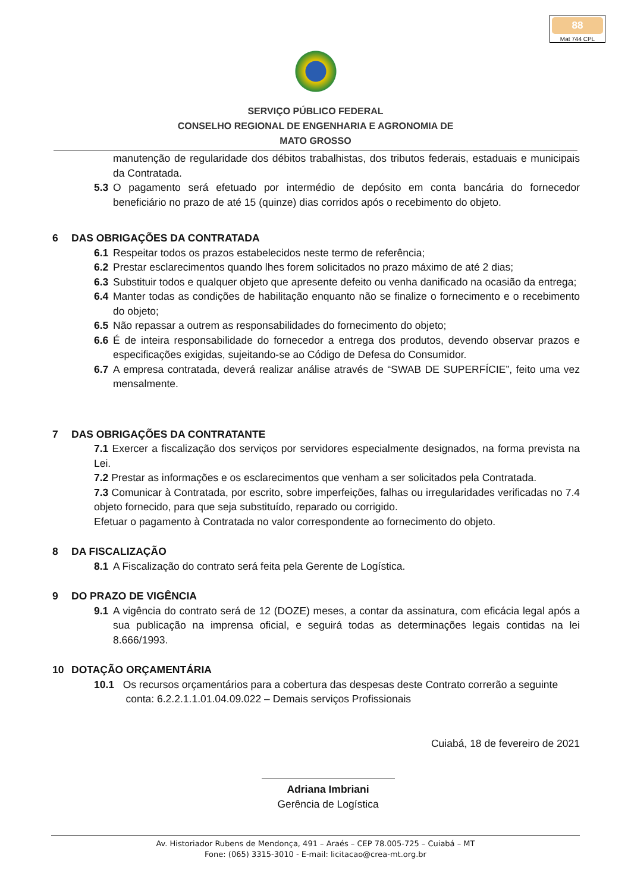88
Mat 744 CPL
SERVIÇO PÚBLICO FEDERAL
CONSELHO REGIONAL DE ENGENHARIA E AGRONOMIA DE
MATO GROSSO
manutenção de regularidade dos débitos trabalhistas, dos tributos federais, estaduais e municipais da Contratada.
5.3 O pagamento será efetuado por intermédio de depósito em conta bancária do fornecedor beneficiário no prazo de até 15 (quinze) dias corridos após o recebimento do objeto.
6 DAS OBRIGAÇÕES DA CONTRATADA
6.1 Respeitar todos os prazos estabelecidos neste termo de referência;
6.2 Prestar esclarecimentos quando lhes forem solicitados no prazo máximo de até 2 dias;
6.3 Substituir todos e qualquer objeto que apresente defeito ou venha danificado na ocasião da entrega;
6.4 Manter todas as condições de habilitação enquanto não se finalize o fornecimento e o recebimento do objeto;
6.5 Não repassar a outrem as responsabilidades do fornecimento do objeto;
6.6 É de inteira responsabilidade do fornecedor a entrega dos produtos, devendo observar prazos e especificações exigidas, sujeitando-se ao Código de Defesa do Consumidor.
6.7 A empresa contratada, deverá realizar análise através de “SWAB DE SUPERFÍCIE”, feito uma vez mensalmente.
7 DAS OBRIGAÇÕES DA CONTRATANTE
7.1 Exercer a fiscalização dos serviços por servidores especialmente designados, na forma prevista na Lei.
7.2 Prestar as informações e os esclarecimentos que venham a ser solicitados pela Contratada.
7.3 Comunicar à Contratada, por escrito, sobre imperfeições, falhas ou irregularidades verificadas no 7.4 objeto fornecido, para que seja substituído, reparado ou corrigido.
Efetuar o pagamento à Contratada no valor correspondente ao fornecimento do objeto.
8 DA FISCALIZAÇÃO
8.1 A Fiscalização do contrato será feita pela Gerente de Logística.
9 DO PRAZO DE VIGÊNCIA
9.1 A vigência do contrato será de 12 (DOZE) meses, a contar da assinatura, com eficácia legal após a sua publicação na imprensa oficial, e seguirá todas as determinações legais contidas na lei 8.666/1993.
10 DOTAÇÃO ORÇAMENTÁRIA
10.1 Os recursos orçamentários para a cobertura das despesas deste Contrato correrão a seguinte
conta: 6.2.2.1.1.01.04.09.022 – Demais serviços Profissionais
Cuiabá, 18 de fevereiro de 2021
Adriana Imbriani
Gerência de Logística
Av. Historiador Rubens de Mendonça, 491 – Araés – CEP 78.005-725 – Cuiabá – MT
Fone: (065) 3315-3010 - E-mail: licitacao@crea-mt.org.br